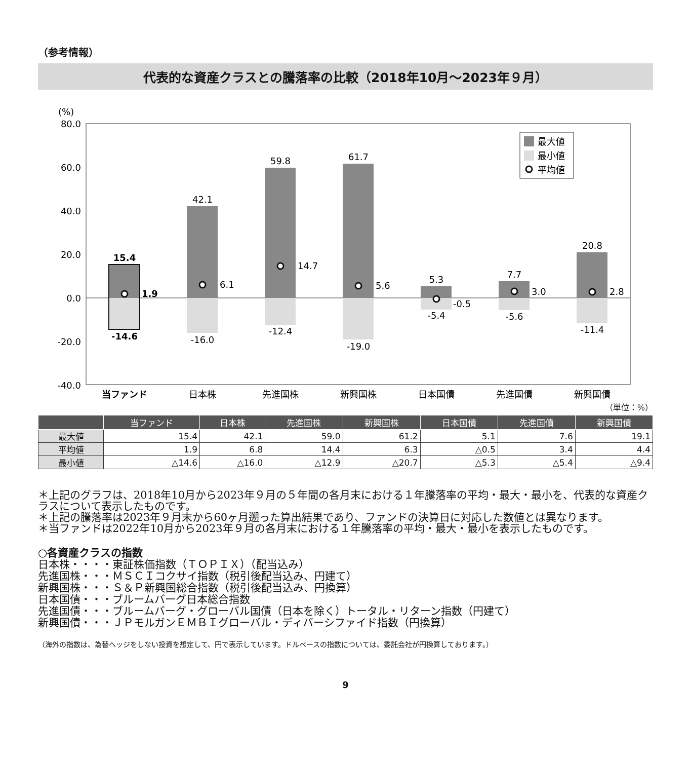（参考情報）
代表的な資産クラスとの騰落率の比較（2018年10月～2023年９月）
(%)
80.0
60.0
40.0
20.0
0.0
-20.0
-40.0
15.4
-14.6
42.1
-16.0
59.8
-12.4
61.7
-19.0
5.3
-5.4
7.7
-5.6
20.8
-11.4
1.9
6.1
14.7
5.6
-0.5
3.0
2.8
当ファンド
日本株
先進国株
新興国株
日本国債
先進国債
新興国債
最大値
最小値
平均値
（単位：%）
| | 当ファンド | 日本株 | 先進国株 | 新興国株 | 日本国債 | 先進国債 | 新興国債 |
| --- | --- | --- | --- | --- | --- | --- | --- |
| 最大値 | 15.4 | 42.1 | 59.0 | 61.2 | 5.1 | 7.6 | 19.1 |
| 平均値 | 1.9 | 6.8 | 14.4 | 6.3 | △0.5 | 3.4 | 4.4 |
| 最小値 | △14.6 | △16.0 | △12.9 | △20.7 | △5.3 | △5.4 | △9.4 |
＊上記のグラフは、2018年10月から2023年９月の５年間の各月末における１年騰落率の平均・最大・最小を、代表的な資産クラスについて表示したものです。
＊上記の騰落率は2023年９月末から60ヶ月遡った算出結果であり、ファンドの決算日に対応した数値とは異なります。
＊当ファンドは2022年10月から2023年９月の各月末における１年騰落率の平均・最大・最小を表示したものです。
○各資産クラスの指数
日本株・・・・東証株価指数（ＴＯＰＩＸ）（配当込み）
先進国株・・・ＭＳＣＩコクサイ指数（税引後配当込み、円建て）
新興国株・・・Ｓ＆Ｐ新興国総合指数（税引後配当込み、円換算）
日本国債・・・ブルームバーグ日本総合指数
先進国債・・・ブルームバーグ・グローバル国債（日本を除く）トータル・リターン指数（円建て）
新興国債・・・ＪＰモルガンＥＭＢＩグローバル・ディバーシファイド指数（円換算）
（海外の指数は、為替ヘッジをしない投資を想定して、円で表示しています。ドルベースの指数については、委託会社が円換算しております。）
9